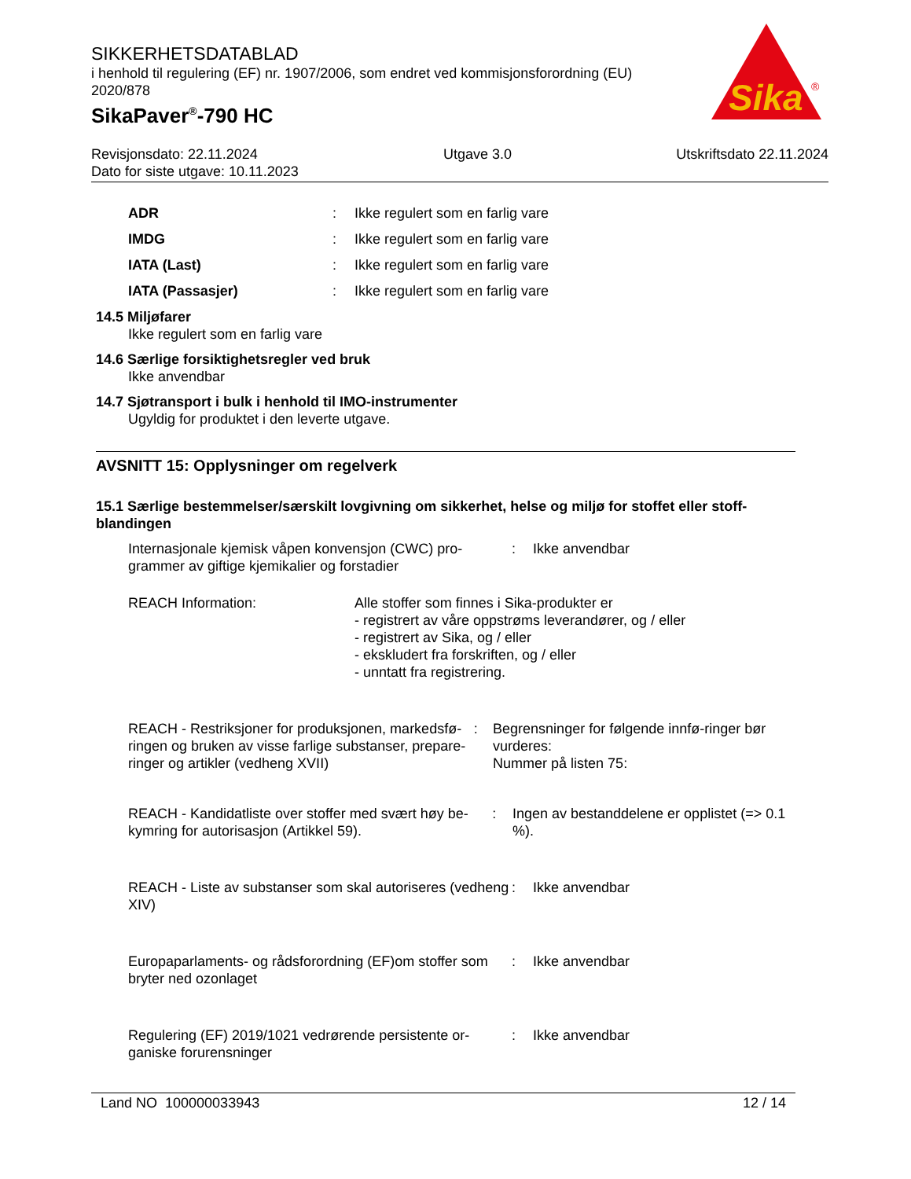SIKKERHETSDATABLAD
i henhold til regulering (EF) nr. 1907/2006, som endret ved kommisjonsforordning (EU) 2020/878
SikaPaver<sup>®</sup>-790 HC
Sika
®
Revisjonsdato: 22.11.2024 Utgave 3.0 Utskriftsdato 22.11.2024
Dato for siste utgave: 10.11.2023
ADR: Ikke regulert som en farlig vare
IMDG: Ikke regulert som en farlig vare
IATA (Last): Ikke regulert som en farlig vare
IATA (Passasjer): Ikke regulert som en farlig vare
14.5 Miljøfarer
Ikke regulert som en farlig vare
14.6 Særlige forsiktighetsregler ved bruk
Ikke anvendbar
14.7 Sjøtransport i bulk i henhold til IMO-instrumenter
Ugyldig for produktet i den leverte utgave.
AVSNITT 15: Opplysninger om regelverk
15.1 Særlige bestemmelser/særskilt lovgivning om sikkerhet, helse og miljø for stoffet eller stoff-blandingen
Internasjonale kjemisk våpen konvensjon (CWC) pro-grammer av giftige kjemikalier og forstadier: Ikke anvendbar
REACH Information: Alle stoffer som finnes i Sika-produkter er
- registrert av våre oppstrøms leverandører, og / eller
- registrert av Sika, og / eller
- ekskludert fra forskriften, og / eller
- unntatt fra registrering.
REACH - Restriksjoner for produksjonen, markedsfø-ringen og bruken av visse farlige substanser, prepare-ringer og artikler (vedheng XVII): Begrensninger for følgende innfø-ringer bør vurderes:
Nummer på listen 75:
REACH - Kandidatliste over stoffer med svært høy be-kymring for autorisasjon (Artikkel 59).: Ingen av bestanddelene er opplistet (=> 0.1 %).
REACH - Liste av substanser som skal autoriseres (vedheng XIV): Ikke anvendbar
Europaparlaments- og rådsforordning (EF)om stoffer som bryter ned ozonlaget: Ikke anvendbar
Regulering (EF) 2019/1021 vedrørende persistente or-ganiske forurensninger: Ikke anvendbar
Land NO 100000033943 12 / 14